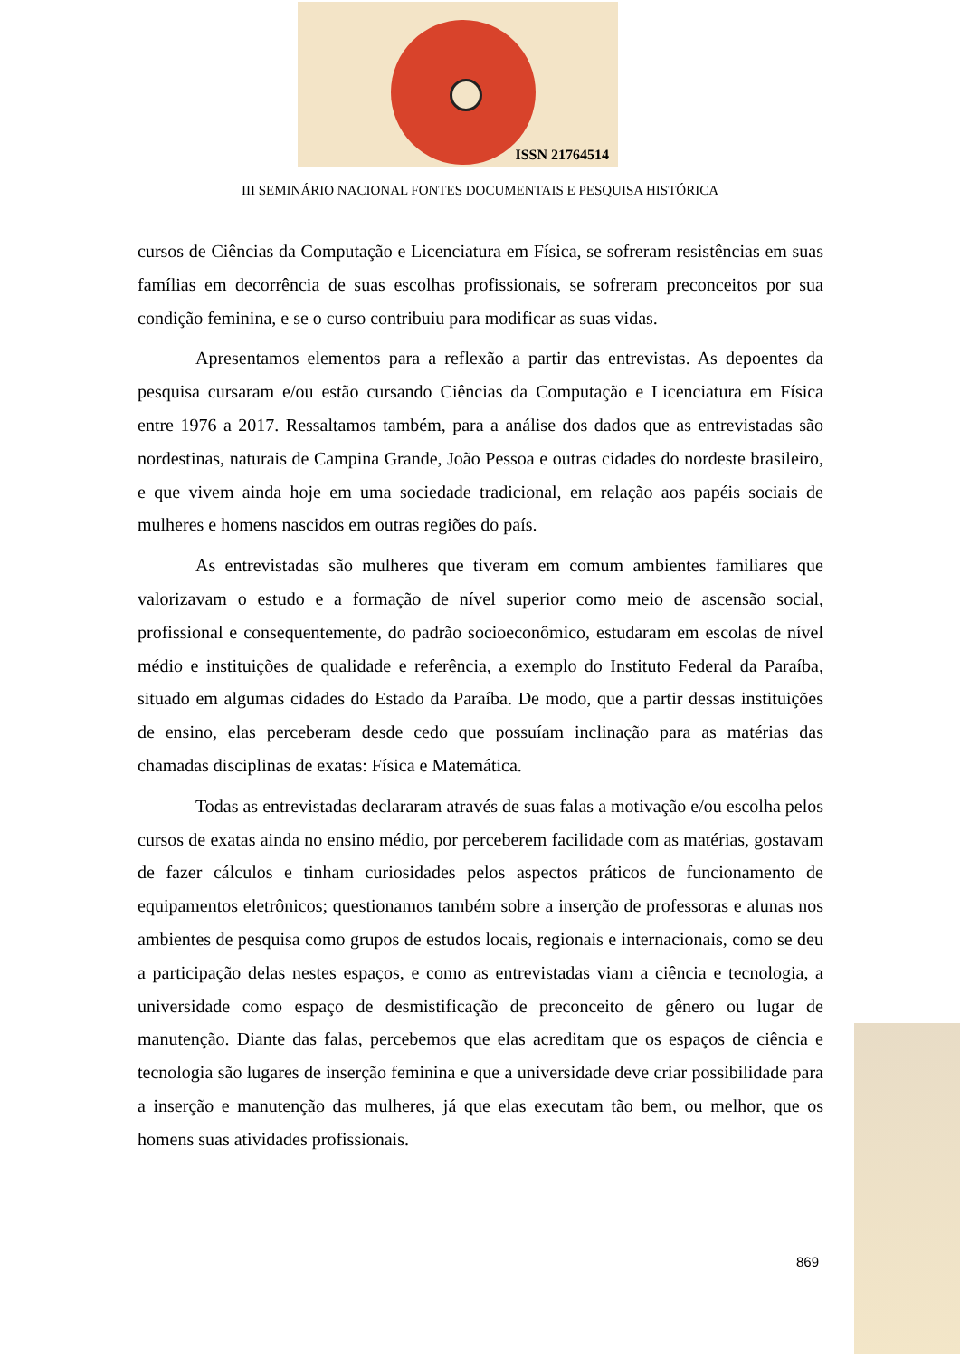ISSN 21764514
III SEMINÁRIO NACIONAL FONTES DOCUMENTAIS E PESQUISA HISTÓRICA
cursos de Ciências da Computação e Licenciatura em Física, se sofreram resistências em suas famílias em decorrência de suas escolhas profissionais, se sofreram preconceitos por sua condição feminina, e se o curso contribuiu para modificar as suas vidas.
Apresentamos elementos para a reflexão a partir das entrevistas. As depoentes da pesquisa cursaram e/ou estão cursando Ciências da Computação e Licenciatura em Física entre 1976 a 2017. Ressaltamos também, para a análise dos dados que as entrevistadas são nordestinas, naturais de Campina Grande, João Pessoa e outras cidades do nordeste brasileiro, e que vivem ainda hoje em uma sociedade tradicional, em relação aos papéis sociais de mulheres e homens nascidos em outras regiões do país.
As entrevistadas são mulheres que tiveram em comum ambientes familiares que valorizavam o estudo e a formação de nível superior como meio de ascensão social, profissional e consequentemente, do padrão socioeconômico, estudaram em escolas de nível médio e instituições de qualidade e referência, a exemplo do Instituto Federal da Paraíba, situado em algumas cidades do Estado da Paraíba. De modo, que a partir dessas instituições de ensino, elas perceberam desde cedo que possuíam inclinação para as matérias das chamadas disciplinas de exatas: Física e Matemática.
Todas as entrevistadas declararam através de suas falas a motivação e/ou escolha pelos cursos de exatas ainda no ensino médio, por perceberem facilidade com as matérias, gostavam de fazer cálculos e tinham curiosidades pelos aspectos práticos de funcionamento de equipamentos eletrônicos; questionamos também sobre a inserção de professoras e alunas nos ambientes de pesquisa como grupos de estudos locais, regionais e internacionais, como se deu a participação delas nestes espaços, e como as entrevistadas viam a ciência e tecnologia, a universidade como espaço de desmistificação de preconceito de gênero ou lugar de manutenção. Diante das falas, percebemos que elas acreditam que os espaços de ciência e tecnologia são lugares de inserção feminina e que a universidade deve criar possibilidade para a inserção e manutenção das mulheres, já que elas executam tão bem, ou melhor, que os homens suas atividades profissionais.
869